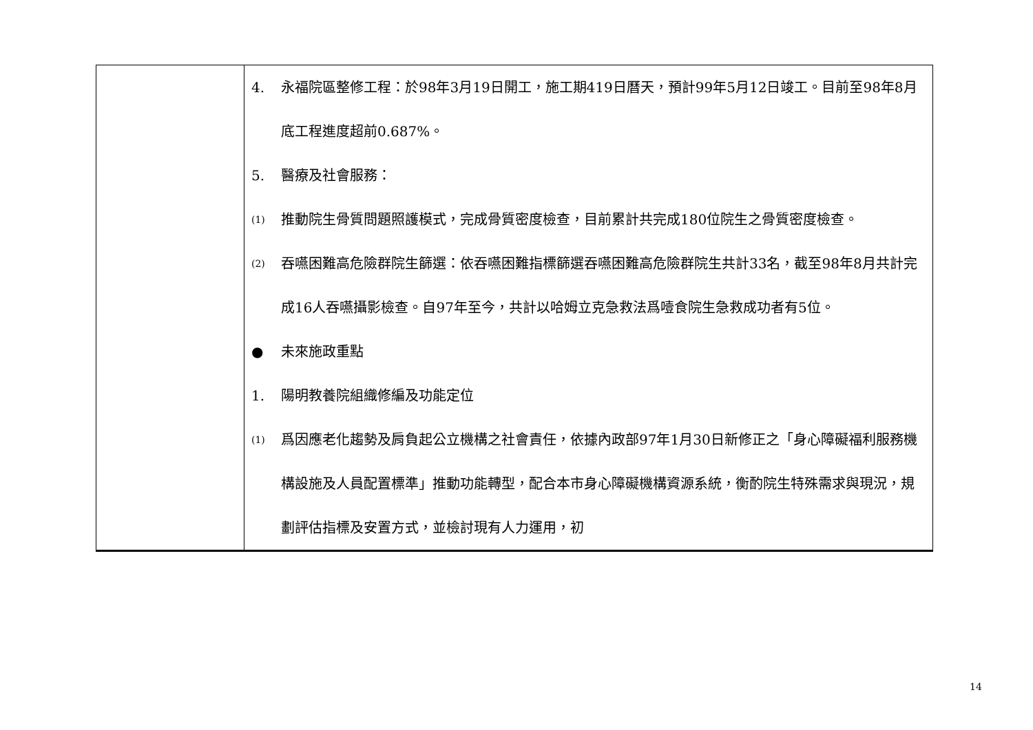| | 4. 永福院區整修工程：於98年3月19日開工，施工期419日曆天，預計99年5月12日竣工。目前至98年8月底工程進度超前0.687%。 5. 醫療及社會服務： (1) 推動院生骨質問題照護模式，完成骨質密度檢查，目前累計共完成180位院生之骨質密度檢查。 (2) 吞嚥困難高危險群院生篩選：依吞嚥困難指標篩選吞嚥困難高危險群院生共計33名，截至98年8月共計完成16人吞嚥攝影檢查。自97年至今，共計以哈姆立克急救法爲噎食院生急救成功者有5位。 ● 未來施政重點 1. 陽明教養院組織修編及功能定位 (1) 爲因應老化趨勢及肩負起公立機構之社會責任，依據內政部97年1月30日新修正之「身心障礙福利服務機構設施及人員配置標準」推動功能轉型，配合本市身心障礙機構資源系統，衡酌院生特殊需求與現況，規劃評估指標及安置方式，並檢討現有人力運用，初 |
14